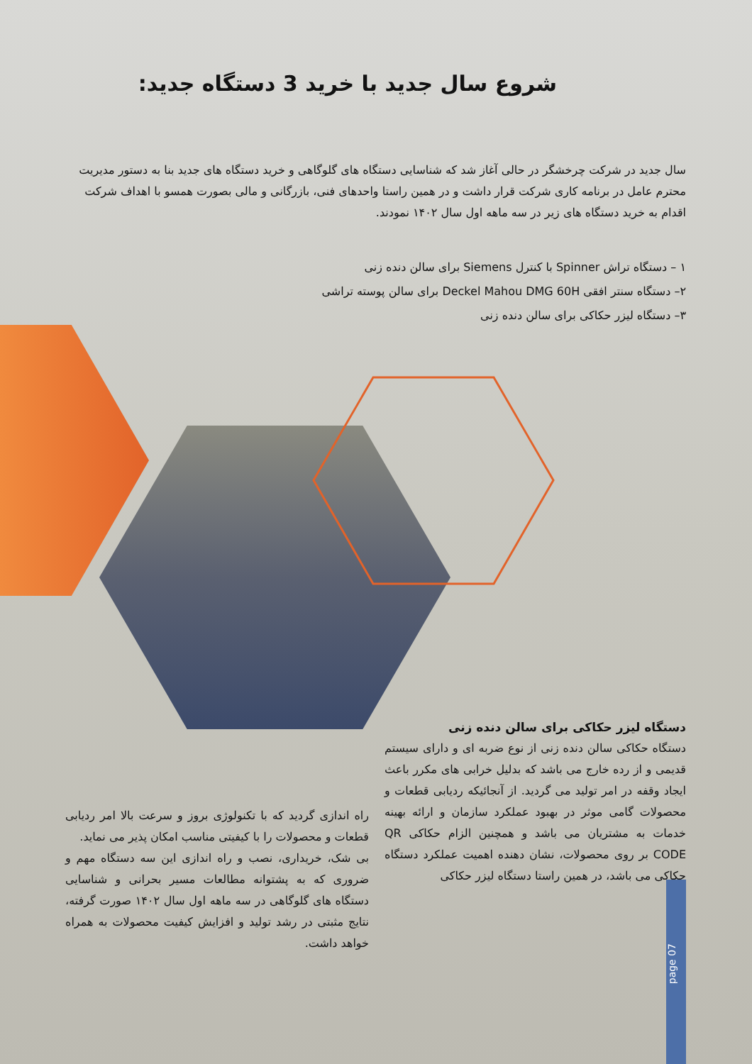شروع سال جدید با خرید 3 دستگاه جدید:
سال جدید در شرکت چرخشگر در حالی آغاز شد که شناسایی دستگاه های گلوگاهی و خرید دستگاه های جدید بنا به دستور مدیریت محترم عامل در برنامه کاری شرکت قرار داشت و در همین راستا واحدهای فنی، بازرگانی و مالی بصورت همسو با اهداف شرکت اقدام به خرید دستگاه های زیر در سه ماهه اول سال ۱۴۰۲ نمودند.
۱ – دستگاه تراش Spinner با کنترل Siemens برای سالن دنده زنی
۲– دستگاه سنتر افقی Deckel Mahou DMG 60H برای سالن پوسته تراشی
۳– دستگاه لیزر حکاکی برای سالن دنده زنی
دستگاه لیزر حکاکی برای سالن دنده زنی
دستگاه حکاکی سالن دنده زنی از نوع ضربه ای و دارای سیستم قدیمی و از رده خارج می باشد که بدلیل خرابی های مکرر باعث ایجاد وقفه در امر تولید می گردید. از آنجائیکه ردیابی قطعات و محصولات گامی موثر در بهبود عملکرد سازمان و ارائه بهینه خدمات به مشتریان می باشد و همچنین الزام حکاکی QR CODE بر روی محصولات، نشان دهنده اهمیت عملکرد دستگاه حکاکی می باشد، در همین راستا دستگاه لیزر حکاکی
راه اندازی گردید که با تکنولوژی بروز و سرعت بالا امر ردیابی قطعات و محصولات را با کیفیتی مناسب امکان پذیر می نماید.
بی شک، خریداری، نصب و راه اندازی این سه دستگاه مهم و ضروری که به پشتوانه مطالعات مسیر بحرانی و شناسایی دستگاه های گلوگاهی در سه ماهه اول سال ۱۴۰۲ صورت گرفته، نتایج مثبتی در رشد تولید و افزایش کیفیت محصولات به همراه خواهد داشت.
page 07